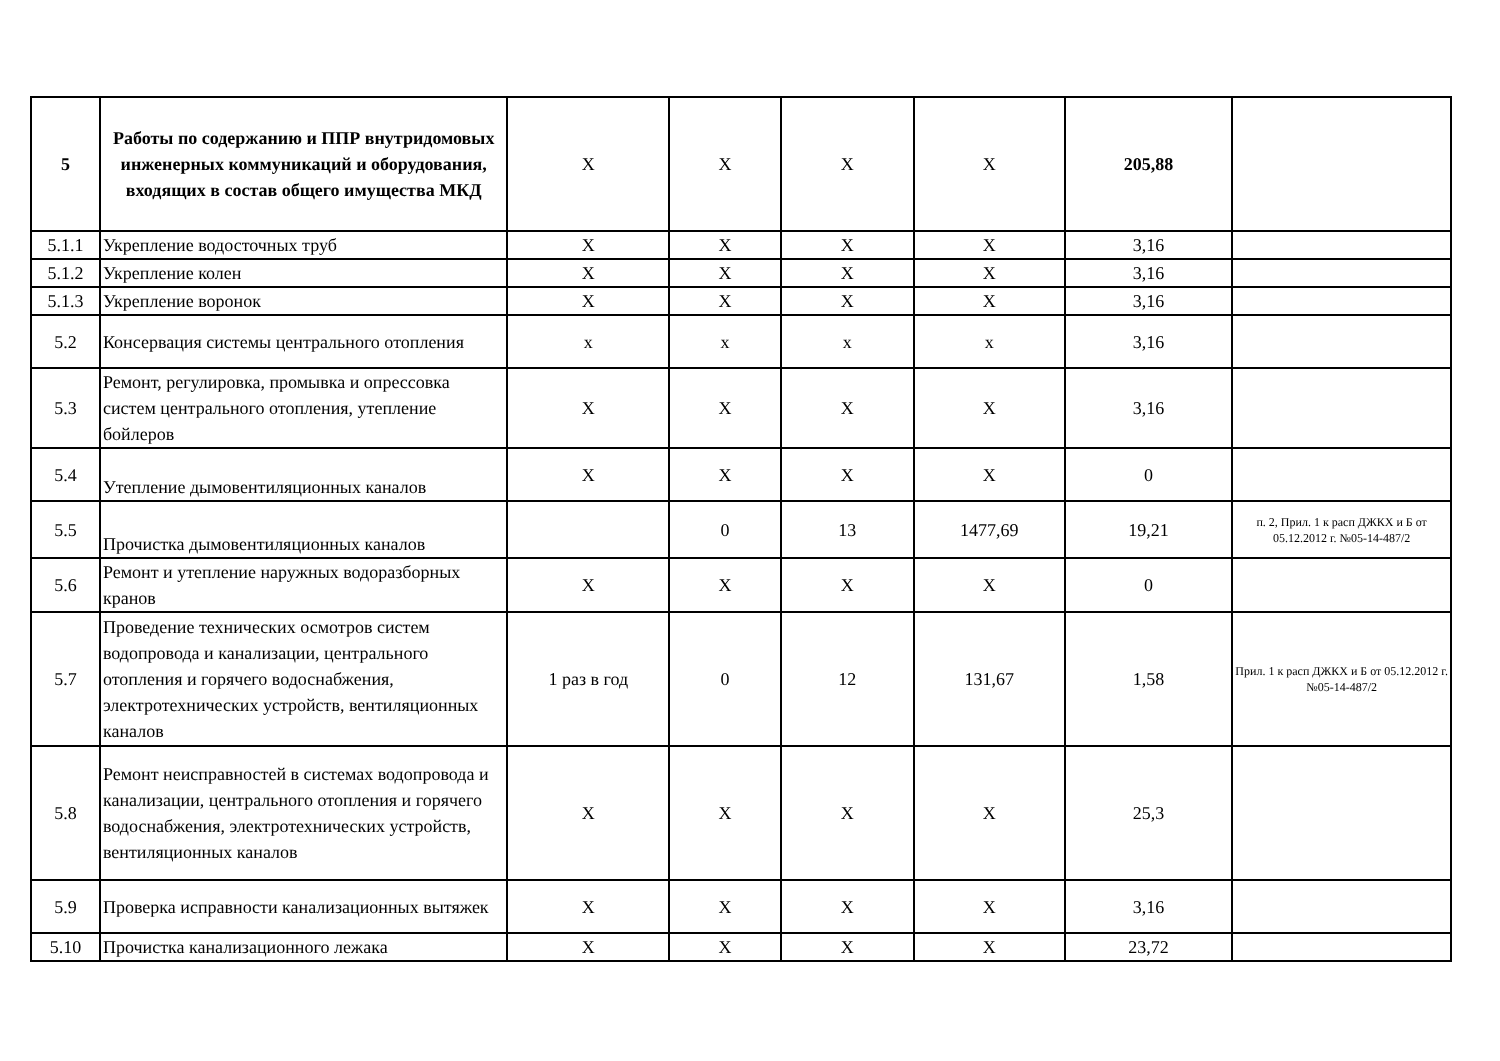| 5 | Работы по содержанию и ППР внутридомовых инженерных коммуникаций и оборудования, входящих в состав общего имущества МКД | X | X | X | X | 205,88 | |
| 5.1.1 | Укрепление водосточных труб | X | X | X | X | 3,16 | |
| 5.1.2 | Укрепление колен | X | X | X | X | 3,16 | |
| 5.1.3 | Укрепление воронок | X | X | X | X | 3,16 | |
| 5.2 | Консервация системы центрального отопления | x | x | x | x | 3,16 | |
| 5.3 | Ремонт, регулировка, промывка и опрессовка систем центрального отопления, утепление бойлеров | X | X | X | X | 3,16 | |
| 5.4 | Утепление дымовентиляционных каналов | X | X | X | X | 0 | |
| 5.5 | Прочистка дымовентиляционных каналов | | 0 | 13 | 1477,69 | 19,21 | п. 2, Прил. 1 к расп ДЖКХ и Б от 05.12.2012 г. №05-14-487/2 |
| 5.6 | Ремонт и утепление наружных водоразборных кранов | X | X | X | X | 0 | |
| 5.7 | Проведение технических осмотров систем водопровода и канализации, центрального отопления и горячего водоснабжения, электротехнических устройств, вентиляционных каналов | 1 раз в год | 0 | 12 | 131,67 | 1,58 | Прил. 1 к расп ДЖКХ и Б от 05.12.2012 г. №05-14-487/2 |
| 5.8 | Ремонт неисправностей в системах водопровода и канализации, центрального отопления и горячего водоснабжения, электротехнических устройств, вентиляционных каналов | X | X | X | X | 25,3 | |
| 5.9 | Проверка исправности канализационных вытяжек | X | X | X | X | 3,16 | |
| 5.10 | Прочистка канализационного лежака | X | X | X | X | 23,72 | |